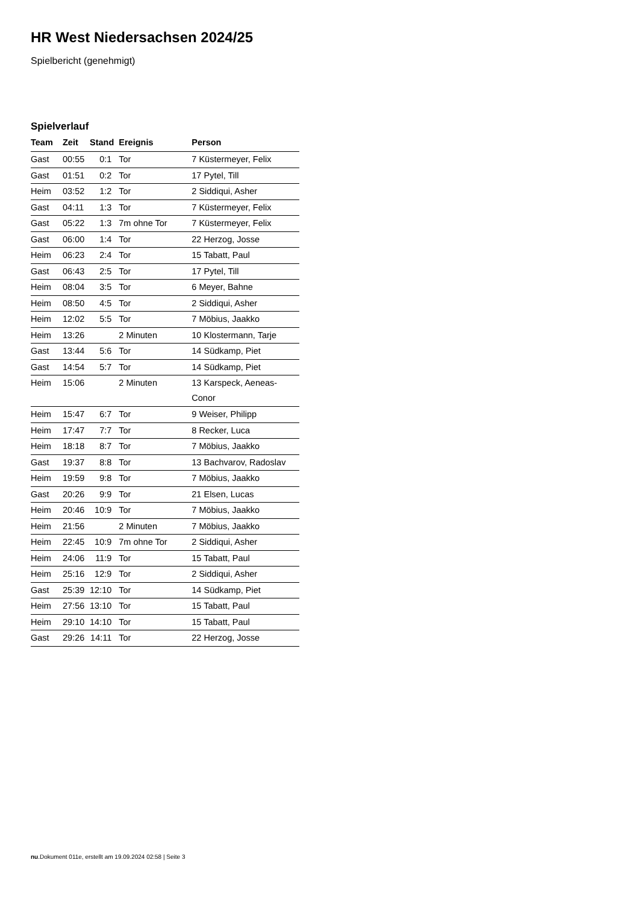HR West Niedersachsen 2024/25
Spielbericht (genehmigt)
Spielverlauf
| Team | Zeit | Stand | Ereignis | Person |
| --- | --- | --- | --- | --- |
| Gast | 00:55 | 0:1 | Tor | 7 Küstermeyer, Felix |
| Gast | 01:51 | 0:2 | Tor | 17 Pytel, Till |
| Heim | 03:52 | 1:2 | Tor | 2 Siddiqui, Asher |
| Gast | 04:11 | 1:3 | Tor | 7 Küstermeyer, Felix |
| Gast | 05:22 | 1:3 | 7m ohne Tor | 7 Küstermeyer, Felix |
| Gast | 06:00 | 1:4 | Tor | 22 Herzog, Josse |
| Heim | 06:23 | 2:4 | Tor | 15 Tabatt, Paul |
| Gast | 06:43 | 2:5 | Tor | 17 Pytel, Till |
| Heim | 08:04 | 3:5 | Tor | 6 Meyer, Bahne |
| Heim | 08:50 | 4:5 | Tor | 2 Siddiqui, Asher |
| Heim | 12:02 | 5:5 | Tor | 7 Möbius, Jaakko |
| Heim | 13:26 | | 2 Minuten | 10 Klostermann, Tarje |
| Gast | 13:44 | 5:6 | Tor | 14 Südkamp, Piet |
| Gast | 14:54 | 5:7 | Tor | 14 Südkamp, Piet |
| Heim | 15:06 | | 2 Minuten | 13 Karspeck, Aeneas- Conor |
| Heim | 15:47 | 6:7 | Tor | 9 Weiser, Philipp |
| Heim | 17:47 | 7:7 | Tor | 8 Recker, Luca |
| Heim | 18:18 | 8:7 | Tor | 7 Möbius, Jaakko |
| Gast | 19:37 | 8:8 | Tor | 13 Bachvarov, Radoslav |
| Heim | 19:59 | 9:8 | Tor | 7 Möbius, Jaakko |
| Gast | 20:26 | 9:9 | Tor | 21 Elsen, Lucas |
| Heim | 20:46 | 10:9 | Tor | 7 Möbius, Jaakko |
| Heim | 21:56 | | 2 Minuten | 7 Möbius, Jaakko |
| Heim | 22:45 | 10:9 | 7m ohne Tor | 2 Siddiqui, Asher |
| Heim | 24:06 | 11:9 | Tor | 15 Tabatt, Paul |
| Heim | 25:16 | 12:9 | Tor | 2 Siddiqui, Asher |
| Gast | 25:39 | 12:10 | Tor | 14 Südkamp, Piet |
| Heim | 27:56 | 13:10 | Tor | 15 Tabatt, Paul |
| Heim | 29:10 | 14:10 | Tor | 15 Tabatt, Paul |
| Gast | 29:26 | 14:11 | Tor | 22 Herzog, Josse |
nu.Dokument 011e, erstellt am 19.09.2024 02:58 | Seite 3